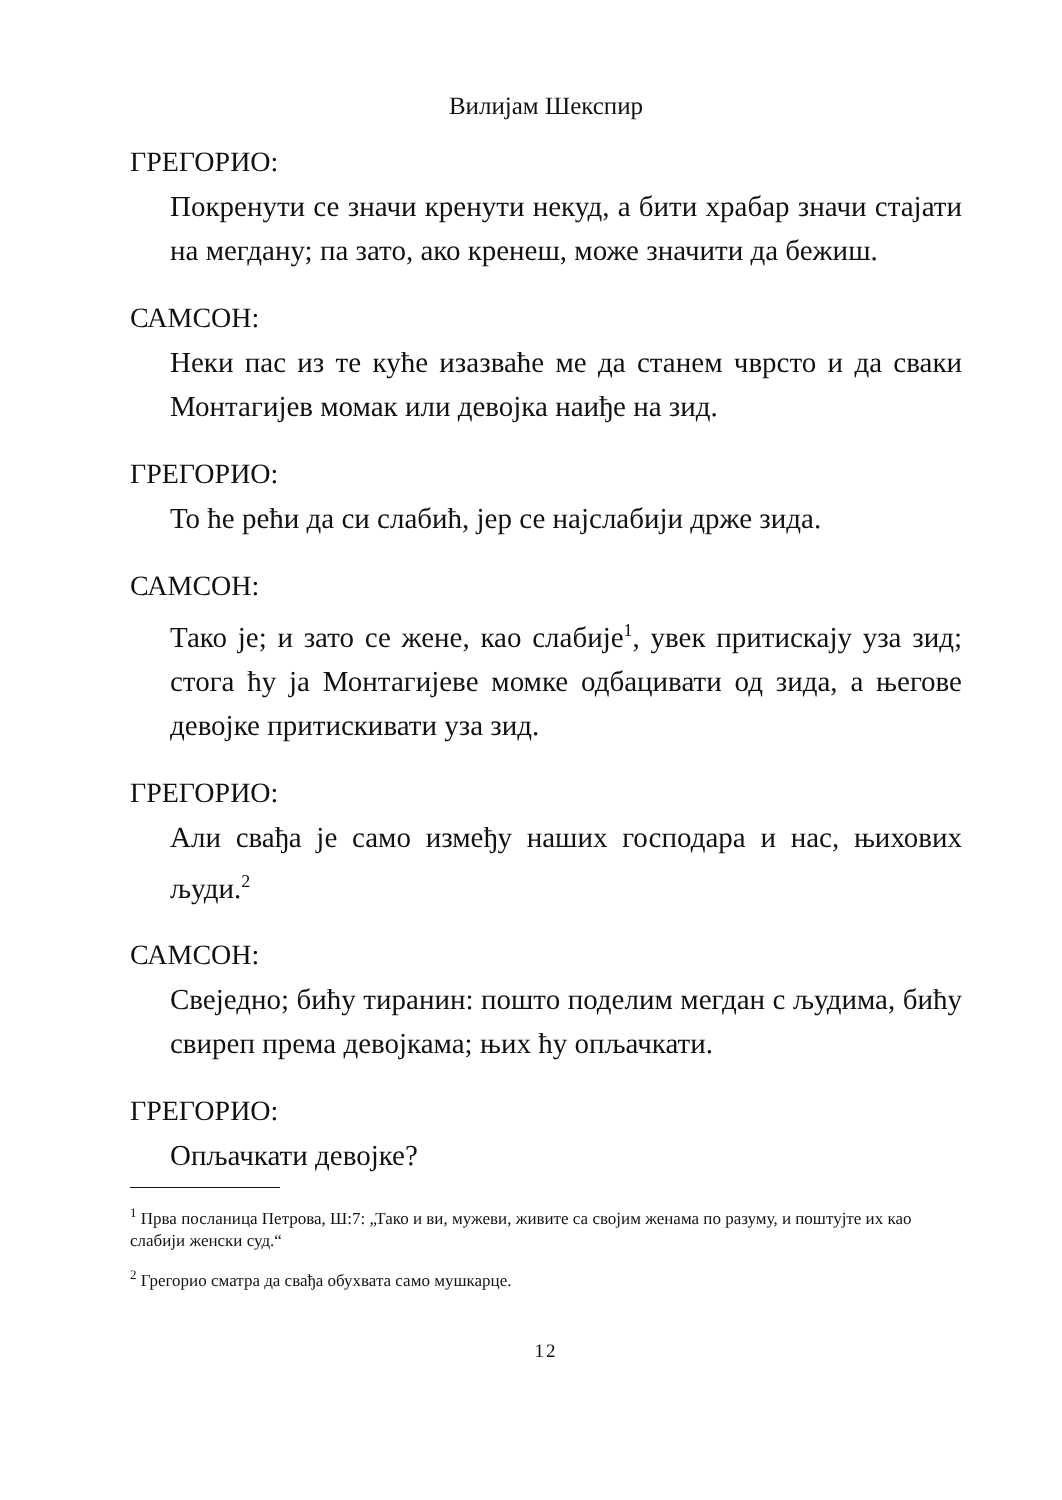Вилијам Шекспир
ГРЕГОРИО:
Покренути се значи кренути некуд, а бити храбар значи стајати на мегдану; па зато, ако кренеш, може значити да бежиш.
САМСОН:
Неки пас из те куће изазваће ме да станем чврсто и да сваки Монтагијев момак или девојка наиђе на зид.
ГРЕГОРИО:
То ће рећи да си слабић, јер се најслабији држе зида.
САМСОН:
Тако је; и зато се жене, као слабије<sup>1</sup>, увек притискају уза зид; стога ћу ја Монтагијеве момке одбацивати од зида, а његове девојке притискивати уза зид.
ГРЕГОРИО:
Али свађа је само између наших господара и нас, њихових људи.<sup>2</sup>
САМСОН:
Свеједно; бићу тиранин: пошто поделим мегдан с људима, бићу свиреп према девојкама; њих ћу опљачкати.
ГРЕГОРИО:
Опљачкати девојке?
<sup>1</sup> Прва посланица Петрова, Ш:7: „Тако и ви, мужеви, живите са својим женама по разуму, и поштујте их као слабији женски суд.“
<sup>2</sup> Грегорио сматра да свађа обухвата само мушкарце.
12